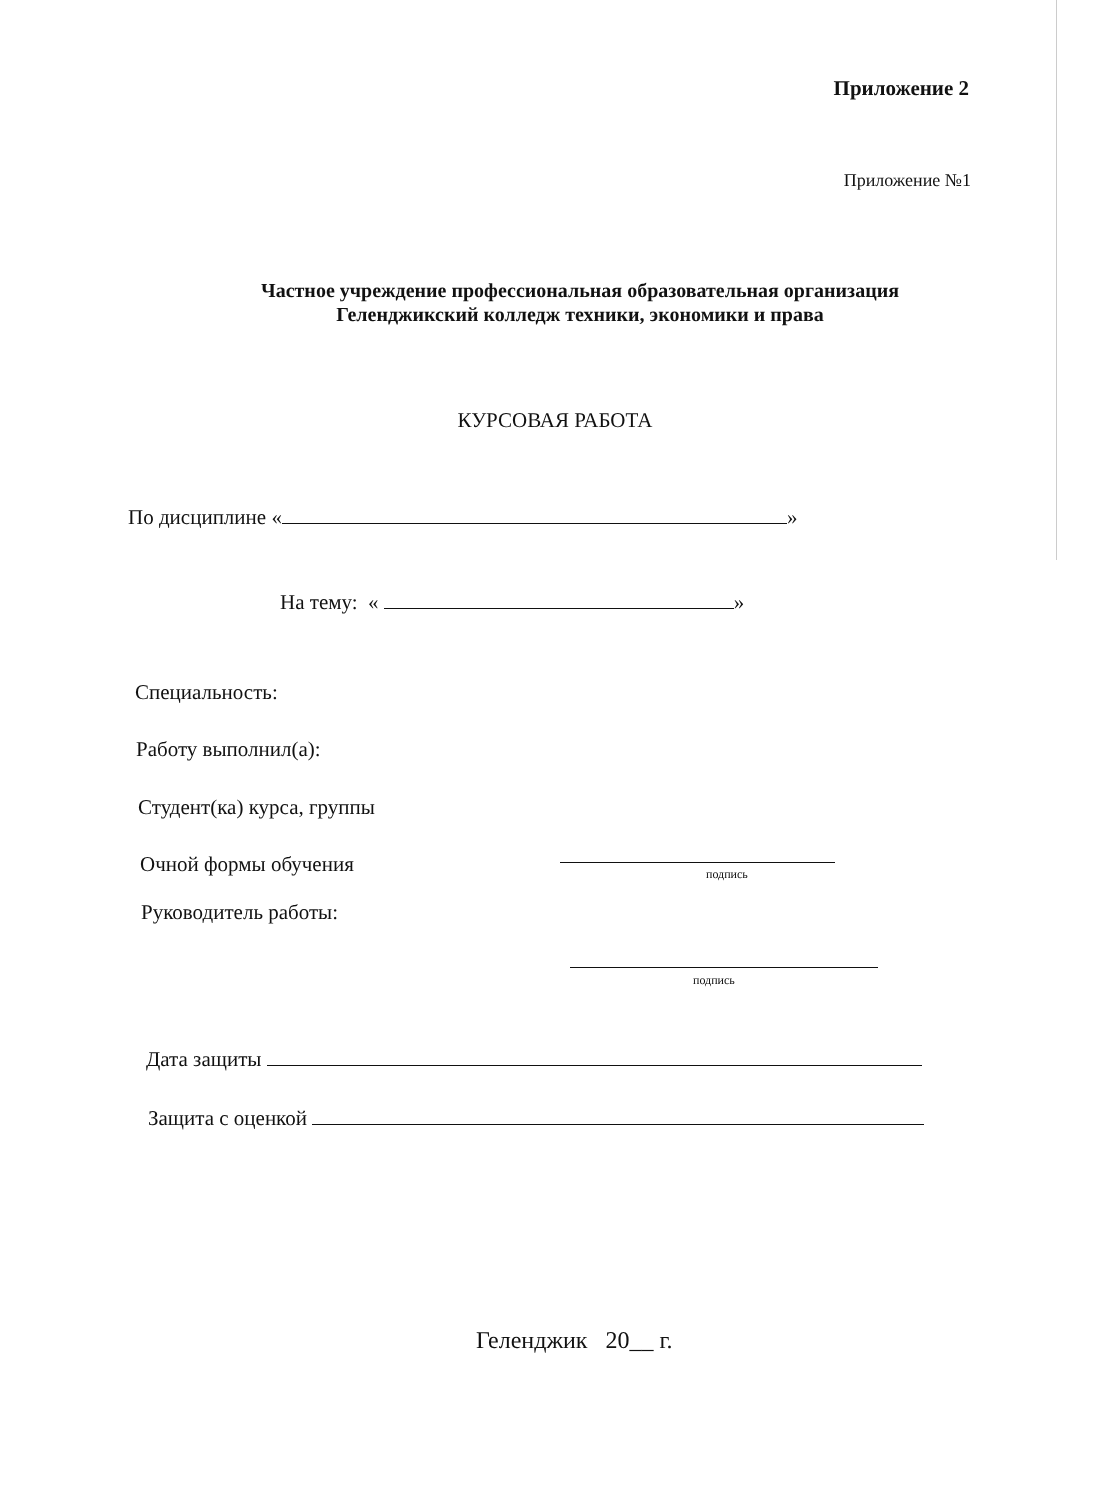Приложение 2
Приложение №1
Частное учреждение профессиональная образовательная организация
Геленджикский колледж техники, экономики и права
КУРСОВАЯ РАБОТА
По дисциплине « »
На тему: « »
Специальность:
Работу выполнил(а):
Студент(ка) курса, группы
Очной формы обучения подпись
Руководитель работы:
подпись
Дата защиты
Защита с оценкой
Геленджик 20__ г.